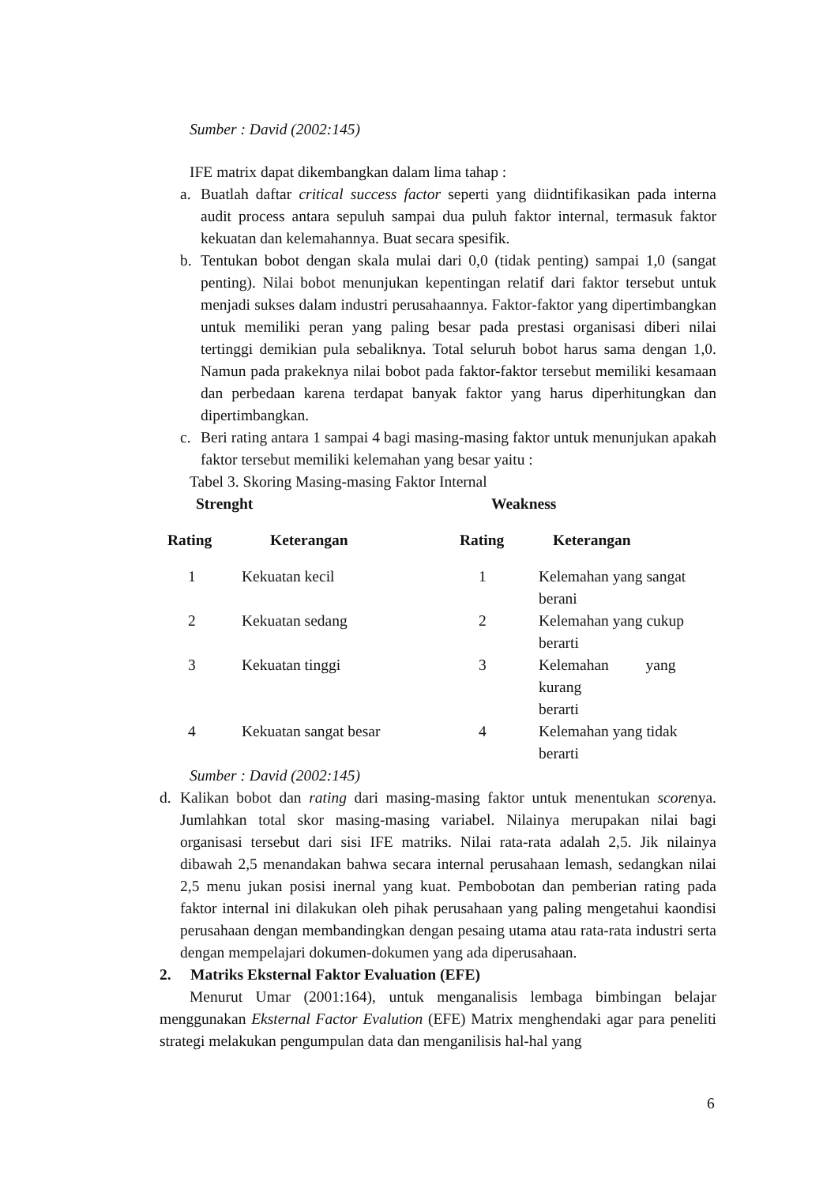Sumber : David (2002:145)
IFE matrix dapat dikembangkan dalam lima tahap :
a. Buatlah daftar critical success factor seperti yang diidntifikasikan pada interna audit process antara sepuluh sampai dua puluh faktor internal, termasuk faktor kekuatan dan kelemahannya. Buat secara spesifik.
b. Tentukan bobot dengan skala mulai dari 0,0 (tidak penting) sampai 1,0 (sangat penting). Nilai bobot menunjukan kepentingan relatif dari faktor tersebut untuk menjadi sukses dalam industri perusahaannya. Faktor-faktor yang dipertimbangkan untuk memiliki peran yang paling besar pada prestasi organisasi diberi nilai tertinggi demikian pula sebaliknya. Total seluruh bobot harus sama dengan 1,0. Namun pada prakeknya nilai bobot pada faktor-faktor tersebut memiliki kesamaan dan perbedaan karena terdapat banyak faktor yang harus diperhitungkan dan dipertimbangkan.
c. Beri rating antara 1 sampai 4 bagi masing-masing faktor untuk menunjukan apakah faktor tersebut memiliki kelemahan yang besar yaitu :
Tabel 3. Skoring Masing-masing Faktor Internal
| Strenght | | Weakness | |
| --- | --- | --- | --- |
| Rating | Keterangan | Rating | Keterangan |
| 1 | Kekuatan kecil | 1 | Kelemahan yang sangat berani |
| 2 | Kekuatan sedang | 2 | Kelemahan yang cukup berarti |
| 3 | Kekuatan tinggi | 3 | Kelemahan yang kurang berarti |
| 4 | Kekuatan sangat besar | 4 | Kelemahan yang tidak berarti |
Sumber : David (2002:145)
d. Kalikan bobot dan rating dari masing-masing faktor untuk menentukan scorenya. Jumlahkan total skor masing-masing variabel. Nilainya merupakan nilai bagi organisasi tersebut dari sisi IFE matriks. Nilai rata-rata adalah 2,5. Jik nilainya dibawah 2,5 menandakan bahwa secara internal perusahaan lemash, sedangkan nilai 2,5 menu jukan posisi inernal yang kuat. Pembobotan dan pemberian rating pada faktor internal ini dilakukan oleh pihak perusahaan yang paling mengetahui kaondisi perusahaan dengan membandingkan dengan pesaing utama atau rata-rata industri serta dengan mempelajari dokumen-dokumen yang ada diperusahaan.
2. Matriks Eksternal Faktor Evaluation (EFE)
Menurut Umar (2001:164), untuk menganalisis lembaga bimbingan belajar menggunakan Eksternal Factor Evalution (EFE) Matrix menghendaki agar para peneliti strategi melakukan pengumpulan data dan menganilisis hal-hal yang
6